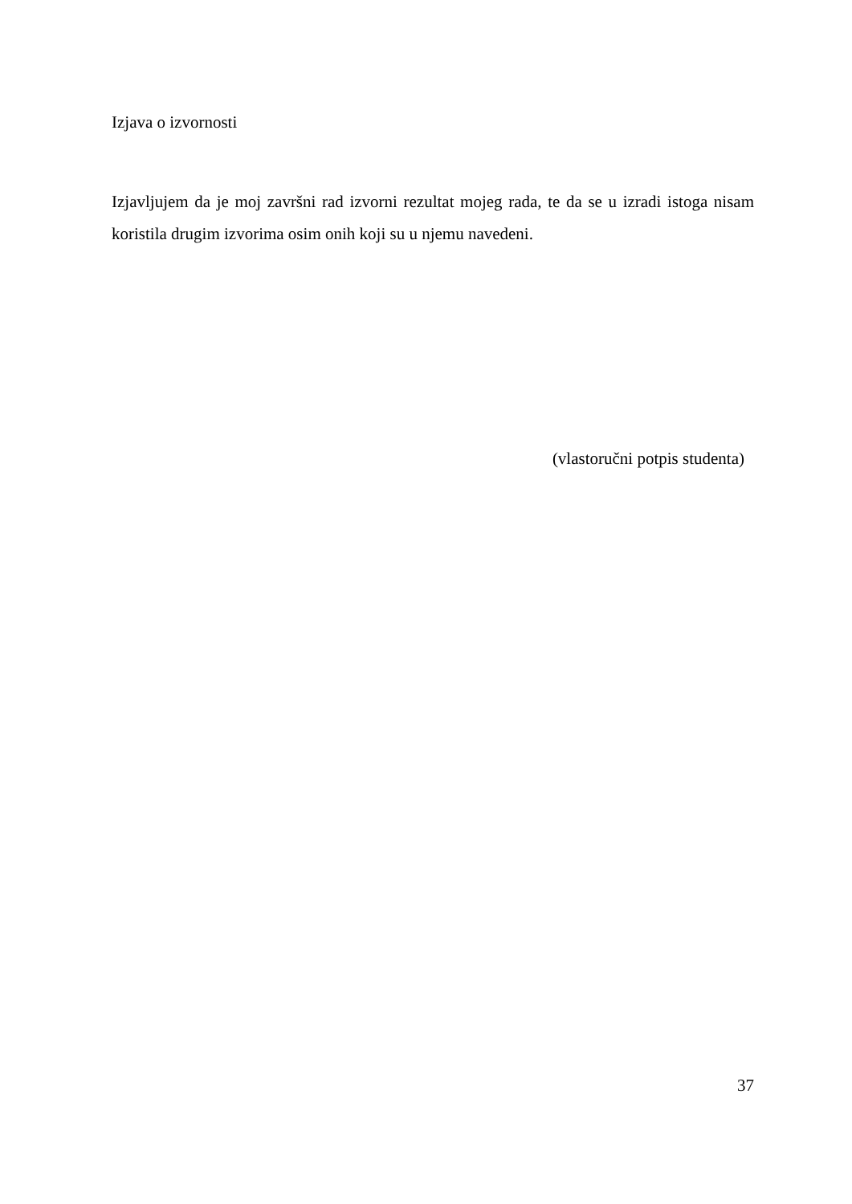Izjava o izvornosti
Izjavljujem da je moj završni rad izvorni rezultat mojeg rada, te da se u izradi istoga nisam koristila drugim izvorima osim onih koji su u njemu navedeni.
(vlastoručni potpis studenta)
37